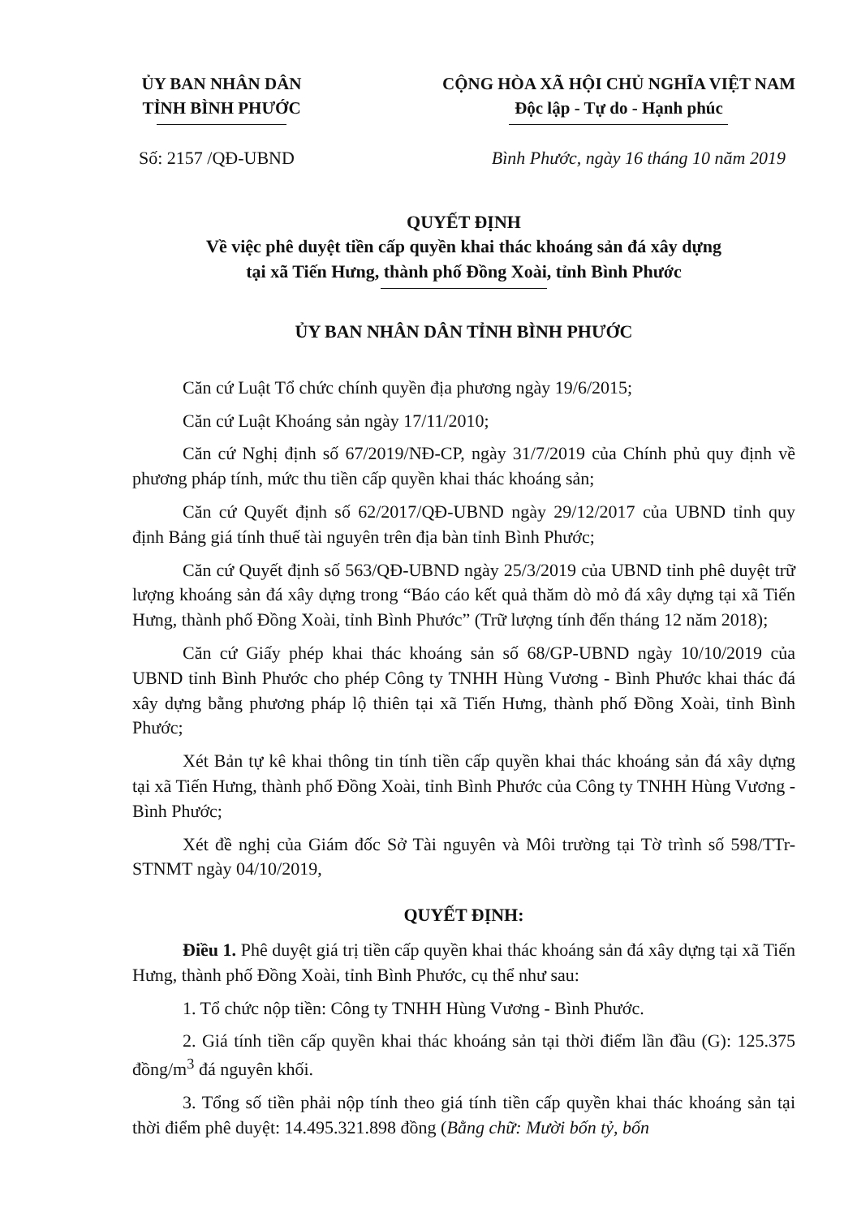ỦY BAN NHÂN DÂN
TỈNH BÌNH PHƯỚC
CỘNG HÒA XÃ HỘI CHỦ NGHĨA VIỆT NAM
Độc lập - Tự do - Hạnh phúc
Số: 2157 /QĐ-UBND Bình Phước, ngày 16 tháng 10 năm 2019
QUYẾT ĐỊNH
Về việc phê duyệt tiền cấp quyền khai thác khoáng sản đá xây dựng
tại xã Tiến Hưng, thành phố Đồng Xoài, tỉnh Bình Phước
ỦY BAN NHÂN DÂN TỈNH BÌNH PHƯỚC
Căn cứ Luật Tổ chức chính quyền địa phương ngày 19/6/2015;
Căn cứ Luật Khoáng sản ngày 17/11/2010;
Căn cứ Nghị định số 67/2019/NĐ-CP, ngày 31/7/2019 của Chính phủ quy định về phương pháp tính, mức thu tiền cấp quyền khai thác khoáng sản;
Căn cứ Quyết định số 62/2017/QĐ-UBND ngày 29/12/2017 của UBND tỉnh quy định Bảng giá tính thuế tài nguyên trên địa bàn tỉnh Bình Phước;
Căn cứ Quyết định số 563/QĐ-UBND ngày 25/3/2019 của UBND tỉnh phê duyệt trữ lượng khoáng sản đá xây dựng trong “Báo cáo kết quả thăm dò mỏ đá xây dựng tại xã Tiến Hưng, thành phố Đồng Xoài, tỉnh Bình Phước” (Trữ lượng tính đến tháng 12 năm 2018);
Căn cứ Giấy phép khai thác khoáng sản số 68/GP-UBND ngày 10/10/2019 của UBND tỉnh Bình Phước cho phép Công ty TNHH Hùng Vương - Bình Phước khai thác đá xây dựng bằng phương pháp lộ thiên tại xã Tiến Hưng, thành phố Đồng Xoài, tỉnh Bình Phước;
Xét Bản tự kê khai thông tin tính tiền cấp quyền khai thác khoáng sản đá xây dựng tại xã Tiến Hưng, thành phố Đồng Xoài, tỉnh Bình Phước của Công ty TNHH Hùng Vương - Bình Phước;
Xét đề nghị của Giám đốc Sở Tài nguyên và Môi trường tại Tờ trình số 598/TTr-STNMT ngày 04/10/2019,
QUYẾT ĐỊNH:
Điều 1. Phê duyệt giá trị tiền cấp quyền khai thác khoáng sản đá xây dựng tại xã Tiến Hưng, thành phố Đồng Xoài, tỉnh Bình Phước, cụ thể như sau:
1. Tổ chức nộp tiền: Công ty TNHH Hùng Vương - Bình Phước.
2. Giá tính tiền cấp quyền khai thác khoáng sản tại thời điểm lần đầu (G): 125.375 đồng/m<sup>3</sup> đá nguyên khối.
3. Tổng số tiền phải nộp tính theo giá tính tiền cấp quyền khai thác khoáng sản tại thời điểm phê duyệt: 14.495.321.898 đồng (Bằng chữ: Mười bốn tỷ, bốn